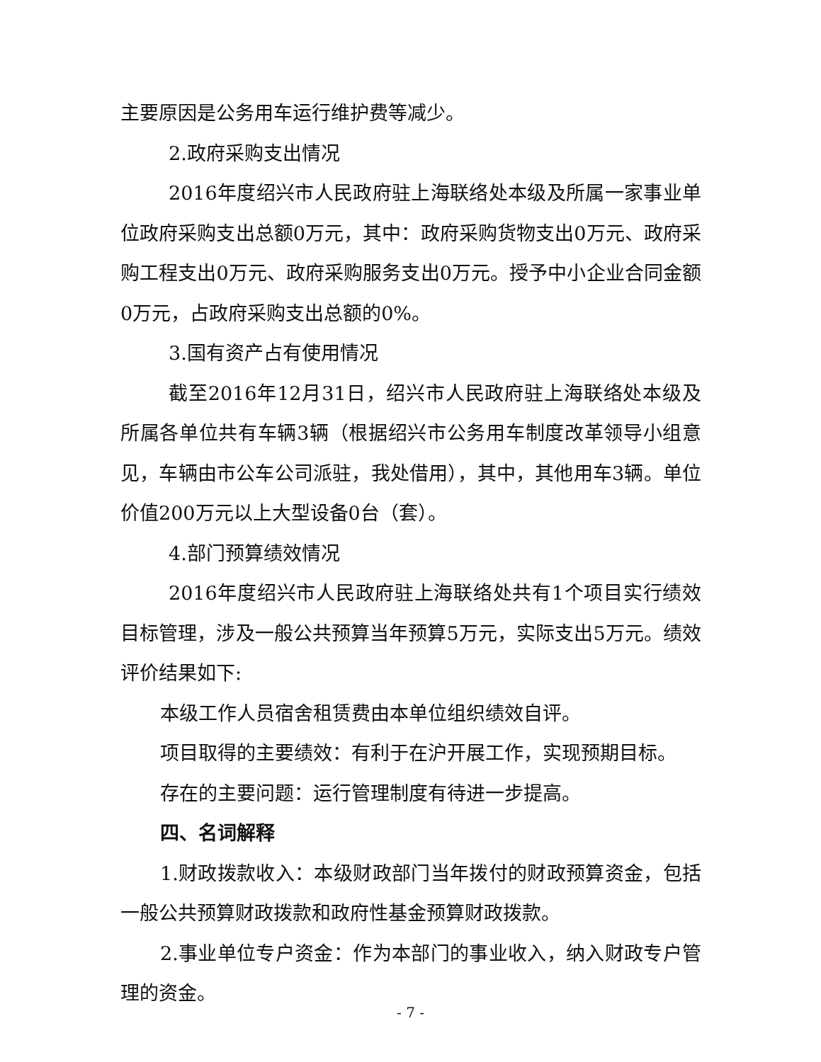主要原因是公务用车运行维护费等减少。
2.政府采购支出情况
2016年度绍兴市人民政府驻上海联络处本级及所属一家事业单位政府采购支出总额0万元，其中：政府采购货物支出0万元、政府采购工程支出0万元、政府采购服务支出0万元。授予中小企业合同金额0万元，占政府采购支出总额的0%。
3.国有资产占有使用情况
截至2016年12月31日，绍兴市人民政府驻上海联络处本级及所属各单位共有车辆3辆（根据绍兴市公务用车制度改革领导小组意见，车辆由市公车公司派驻，我处借用），其中，其他用车3辆。单位价值200万元以上大型设备0台（套）。
4.部门预算绩效情况
2016年度绍兴市人民政府驻上海联络处共有1个项目实行绩效目标管理，涉及一般公共预算当年预算5万元，实际支出5万元。绩效评价结果如下:
本级工作人员宿舍租赁费由本单位组织绩效自评。
项目取得的主要绩效：有利于在沪开展工作，实现预期目标。
存在的主要问题：运行管理制度有待进一步提高。
四、名词解释
1.财政拨款收入：本级财政部门当年拨付的财政预算资金，包括一般公共预算财政拨款和政府性基金预算财政拨款。
2.事业单位专户资金：作为本部门的事业收入，纳入财政专户管理的资金。
- 7 -